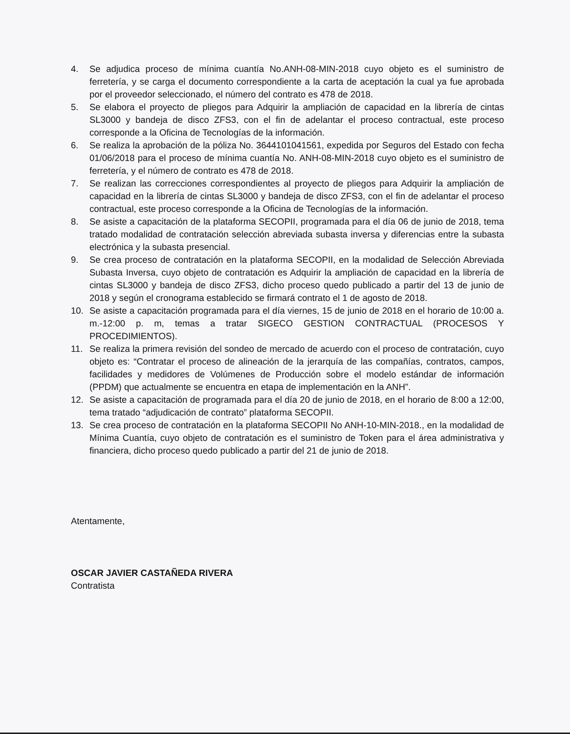4. Se adjudica proceso de mínima cuantía No.ANH-08-MIN-2018 cuyo objeto es el suministro de ferretería, y se carga el documento correspondiente a la carta de aceptación la cual ya fue aprobada por el proveedor seleccionado, el número del contrato es 478 de 2018.
5. Se elabora el proyecto de pliegos para Adquirir la ampliación de capacidad en la librería de cintas SL3000 y bandeja de disco ZFS3, con el fin de adelantar el proceso contractual, este proceso corresponde a la Oficina de Tecnologías de la información.
6. Se realiza la aprobación de la póliza No. 3644101041561, expedida por Seguros del Estado con fecha 01/06/2018 para el proceso de mínima cuantía No. ANH-08-MIN-2018 cuyo objeto es el suministro de ferretería, y el número de contrato es 478 de 2018.
7. Se realizan las correcciones correspondientes al proyecto de pliegos para Adquirir la ampliación de capacidad en la librería de cintas SL3000 y bandeja de disco ZFS3, con el fin de adelantar el proceso contractual, este proceso corresponde a la Oficina de Tecnologías de la información.
8. Se asiste a capacitación de la plataforma SECOPII, programada para el día 06 de junio de 2018, tema tratado modalidad de contratación selección abreviada subasta inversa y diferencias entre la subasta electrónica y la subasta presencial.
9. Se crea proceso de contratación en la plataforma SECOPII, en la modalidad de Selección Abreviada Subasta Inversa, cuyo objeto de contratación es Adquirir la ampliación de capacidad en la librería de cintas SL3000 y bandeja de disco ZFS3, dicho proceso quedo publicado a partir del 13 de junio de 2018 y según el cronograma establecido se firmará contrato el 1 de agosto de 2018.
10. Se asiste a capacitación programada para el día viernes, 15 de junio de 2018 en el horario de 10:00 a. m.-12:00 p. m, temas a tratar SIGECO GESTION CONTRACTUAL (PROCESOS Y PROCEDIMIENTOS).
11. Se realiza la primera revisión del sondeo de mercado de acuerdo con el proceso de contratación, cuyo objeto es: “Contratar el proceso de alineación de la jerarquía de las compañías, contratos, campos, facilidades y medidores de Volúmenes de Producción sobre el modelo estándar de información (PPDM) que actualmente se encuentra en etapa de implementación en la ANH”.
12. Se asiste a capacitación de programada para el día 20 de junio de 2018, en el horario de 8:00 a 12:00, tema tratado “adjudicación de contrato” plataforma SECOPII.
13. Se crea proceso de contratación en la plataforma SECOPII No ANH-10-MIN-2018., en la modalidad de Mínima Cuantía, cuyo objeto de contratación es el suministro de Token para el área administrativa y financiera, dicho proceso quedo publicado a partir del 21 de junio de 2018.
Atentamente,
OSCAR JAVIER CASTAÑEDA RIVERA
Contratista